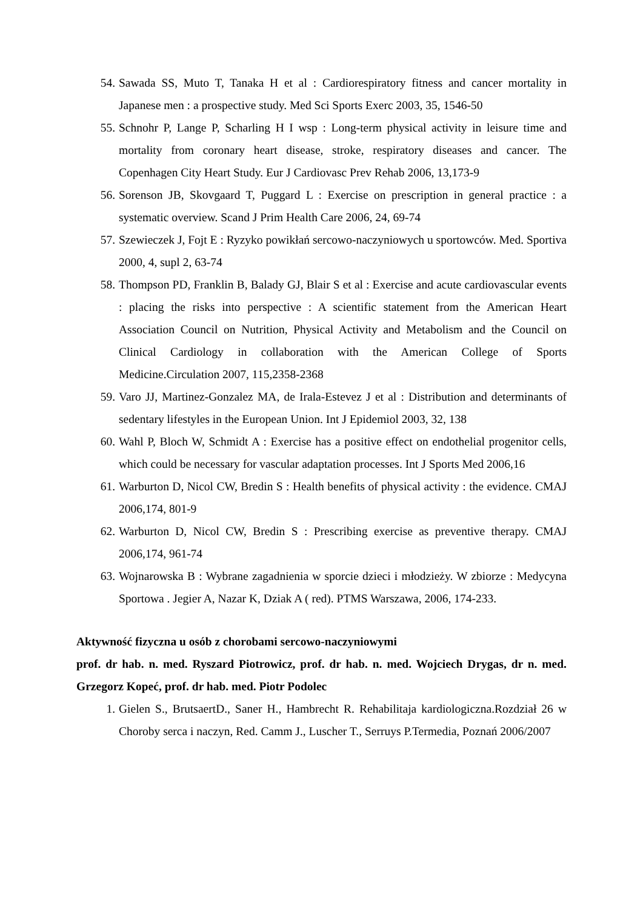54. Sawada SS, Muto T, Tanaka H et al : Cardiorespiratory fitness and cancer mortality in Japanese men : a prospective study. Med Sci Sports Exerc 2003, 35, 1546-50
55. Schnohr P, Lange P, Scharling H I wsp : Long-term physical activity in leisure time and mortality from coronary heart disease, stroke, respiratory diseases and cancer. The Copenhagen City Heart Study. Eur J Cardiovasc Prev Rehab 2006, 13,173-9
56. Sorenson JB, Skovgaard T, Puggard L : Exercise on prescription in general practice : a systematic overview. Scand J Prim Health Care 2006, 24, 69-74
57. Szewieczek J, Fojt E : Ryzyko powikłań sercowo-naczyniowych u sportowców. Med. Sportiva 2000, 4, supl 2, 63-74
58. Thompson PD, Franklin B, Balady GJ, Blair S et al : Exercise and acute cardiovascular events : placing the risks into perspective : A scientific statement from the American Heart Association Council on Nutrition, Physical Activity and Metabolism and the Council on Clinical Cardiology in collaboration with the American College of Sports Medicine.Circulation 2007, 115,2358-2368
59. Varo JJ, Martinez-Gonzalez MA, de Irala-Estevez J et al : Distribution and determinants of sedentary lifestyles in the European Union. Int J Epidemiol 2003, 32, 138
60. Wahl P, Bloch W, Schmidt A : Exercise has a positive effect on endothelial progenitor cells, which could be necessary for vascular adaptation processes. Int J Sports Med 2006,16
61. Warburton D, Nicol CW, Bredin S : Health benefits of physical activity : the evidence. CMAJ 2006,174, 801-9
62. Warburton D, Nicol CW, Bredin S : Prescribing exercise as preventive therapy. CMAJ 2006,174, 961-74
63. Wojnarowska B : Wybrane zagadnienia w sporcie dzieci i młodzieży. W zbiorze : Medycyna Sportowa . Jegier A, Nazar K, Dziak A ( red). PTMS Warszawa, 2006, 174-233.
Aktywność fizyczna u osób z chorobami sercowo-naczyniowymi
prof. dr hab. n. med. Ryszard Piotrowicz, prof. dr hab. n. med. Wojciech Drygas, dr n. med. Grzegorz Kopeć, prof. dr hab. med. Piotr Podolec
1. Gielen S., BrutsaertD., Saner H., Hambrecht R. Rehabilitaja kardiologiczna.Rozdział 26 w Choroby serca i naczyn, Red. Camm J., Luscher T., Serruys P.Termedia, Poznań 2006/2007